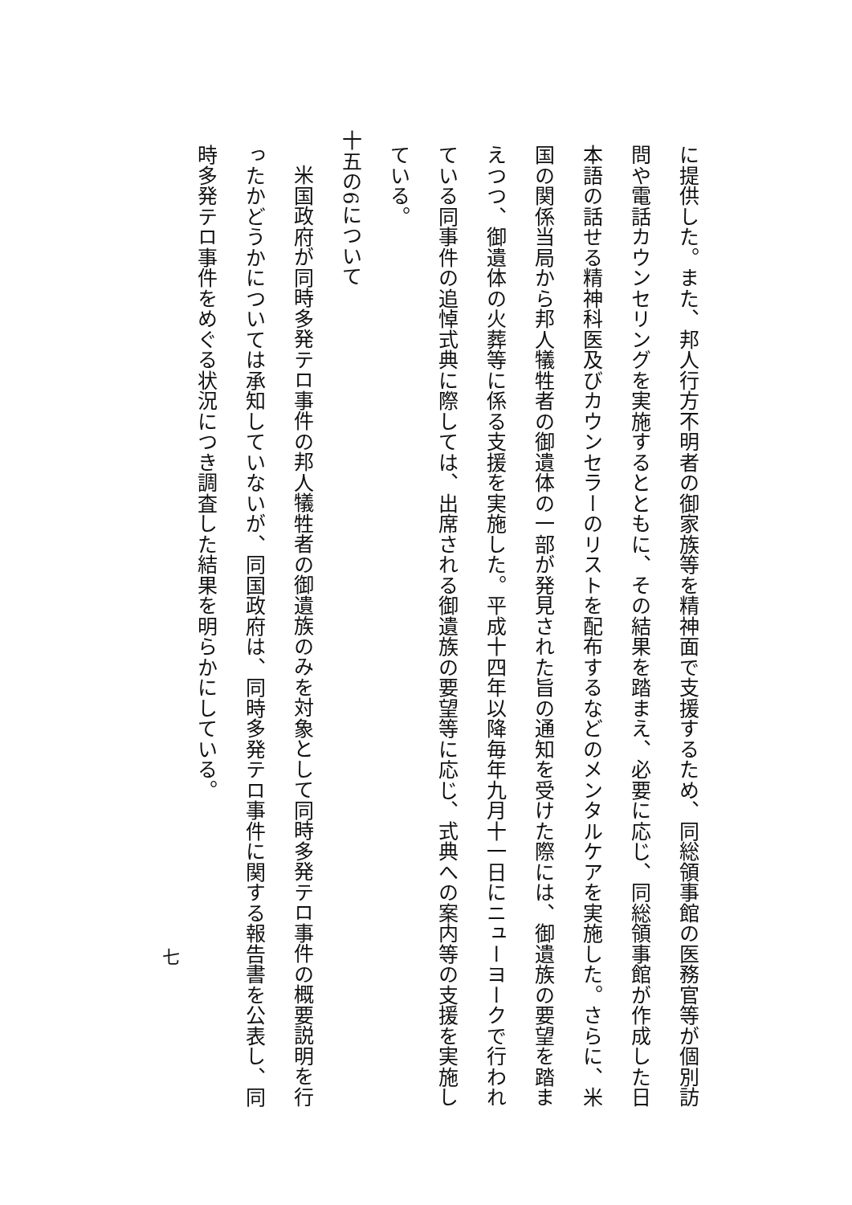に提供した。また、邦人行方不明者の御家族等を精神面で支援するため、同総領事館の医務官等が個別訪
問や電話カウンセリングを実施するとともに、その結果を踏まえ、必要に応じ、同総領事館が作成した日
本語の話せる精神科医及びカウンセラーのリストを配布するなどのメンタルケアを実施した。さらに、米
国の関係当局から邦人犠牲者の御遺体の一部が発見された旨の通知を受けた際には、御遺族の要望を踏ま
えつつ、御遺体の火葬等に係る支援を実施した。平成十四年以降毎年九月十一日にニューヨークで行われ
ている同事件の追悼式典に際しては、出席される御遺族の要望等に応じ、式典への案内等の支援を実施し
ている。
十五の6について
米国政府が同時多発テロ事件の邦人犠牲者の御遺族のみを対象として同時多発テロ事件の概要説明を行
ったかどうかについては承知していないが、同国政府は、同時多発テロ事件に関する報告書を公表し、同
時多発テロ事件をめぐる状況につき調査した結果を明らかにしている。
七